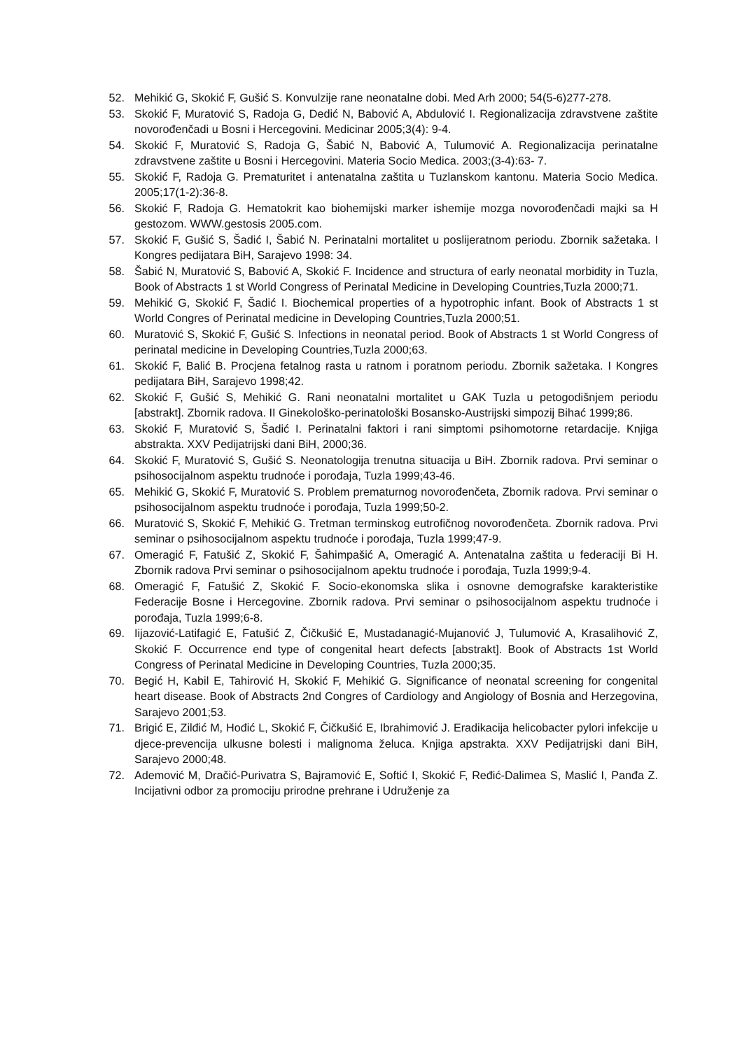52. Mehikić G, Skokić F, Gušić S. Konvulzije rane neonatalne dobi. Med Arh 2000; 54(5-6)277-278.
53. Skokić F, Muratović S, Radoja G, Dedić N, Babović A, Abdulović I. Regionalizacija zdravstvene zaštite novorođenčadi u Bosni i Hercegovini. Medicinar 2005;3(4): 9-4.
54. Skokić F, Muratović S, Radoja G, Šabić N, Babović A, Tulumović A. Regionalizacija perinatalne zdravstvene zaštite u Bosni i Hercegovini. Materia Socio Medica. 2003;(3-4):63- 7.
55. Skokić F, Radoja G. Prematuritet i antenatalna zaštita u Tuzlanskom kantonu. Materia Socio Medica. 2005;17(1-2):36-8.
56. Skokić F, Radoja G. Hematokrit kao biohemijski marker ishemije mozga novorođenčadi majki sa H gestozom. WWW.gestosis 2005.com.
57. Skokić F, Gušić S, Šadić I, Šabić N. Perinatalni mortalitet u poslijeratnom periodu. Zbornik sažetaka. I Kongres pedijatara BiH, Sarajevo 1998: 34.
58. Šabić N, Muratović S, Babović A, Skokić F. Incidence and structura of early neonatal morbidity in Tuzla, Book of Abstracts 1 st World Congress of Perinatal Medicine in Developing Countries,Tuzla 2000;71.
59. Mehikić G, Skokić F, Šadić I. Biochemical properties of a hypotrophic infant. Book of Abstracts 1 st World Congres of Perinatal medicine in Developing Countries,Tuzla 2000;51.
60. Muratović S, Skokić F, Gušić S. Infections in neonatal period. Book of Abstracts 1 st World Congress of perinatal medicine in Developing Countries,Tuzla 2000;63.
61. Skokić F, Balić B. Procjena fetalnog rasta u ratnom i poratnom periodu. Zbornik sažetaka. I Kongres pedijatara BiH, Sarajevo 1998;42.
62. Skokić F, Gušić S, Mehikić G. Rani neonatalni mortalitet u GAK Tuzla u petogodišnjem periodu [abstrakt]. Zbornik radova. II Ginekološko-perinatološki Bosansko-Austrijski simpozij Bihać 1999;86.
63. Skokić F, Muratović S, Šadić I. Perinatalni faktori i rani simptomi psihomotorne retardacije. Knjiga abstrakta. XXV Pedijatrijski dani BiH, 2000;36.
64. Skokić F, Muratović S, Gušić S. Neonatologija trenutna situacija u BiH. Zbornik radova. Prvi seminar o psihosocijalnom aspektu trudnoće i porođaja, Tuzla 1999;43-46.
65. Mehikić G, Skokić F, Muratović S. Problem prematurnog novorođenčeta, Zbornik radova. Prvi seminar o psihosocijalnom aspektu trudnoće i porođaja, Tuzla 1999;50-2.
66. Muratović S, Skokić F, Mehikić G. Tretman terminskog eutrofičnog novorođenčeta. Zbornik radova. Prvi seminar o psihosocijalnom aspektu trudnoće i porođaja, Tuzla 1999;47-9.
67. Omeragić F, Fatušić Z, Skokić F, Šahimpašić A, Omeragić A. Antenatalna zaštita u federaciji Bi H. Zbornik radova Prvi seminar o psihosocijalnom apektu trudnoće i porođaja, Tuzla 1999;9-4.
68. Omeragić F, Fatušić Z, Skokić F. Socio-ekonomska slika i osnovne demografske karakteristike Federacije Bosne i Hercegovine. Zbornik radova. Prvi seminar o psihosocijalnom aspektu trudnoće i porođaja, Tuzla 1999;6-8.
69. Iijazović-Latifagić E, Fatušić Z, Čičkušić E, Mustadanagić-Mujanović J, Tulumović A, Krasalihović Z, Skokić F. Occurrence end type of congenital heart defects [abstrakt]. Book of Abstracts 1st World Congress of Perinatal Medicine in Developing Countries, Tuzla 2000;35.
70. Begić H, Kabil E, Tahirović H, Skokić F, Mehikić G. Significance of neonatal screening for congenital heart disease. Book of Abstracts 2nd Congres of Cardiology and Angiology of Bosnia and Herzegovina, Sarajevo 2001;53.
71. Brigić E, Zilđić M, Hođić L, Skokić F, Čičkušić E, Ibrahimović J. Eradikacija helicobacter pylori infekcije u djece-prevencija ulkusne bolesti i malignoma želuca. Knjiga apstrakta. XXV Pedijatrijski dani BiH, Sarajevo 2000;48.
72. Ademović M, Dračić-Purivatra S, Bajramović E, Softić I, Skokić F, Ređić-Dalimea S, Maslić I, Panđa Z. Incijativni odbor za promociju prirodne prehrane i Udruženje za